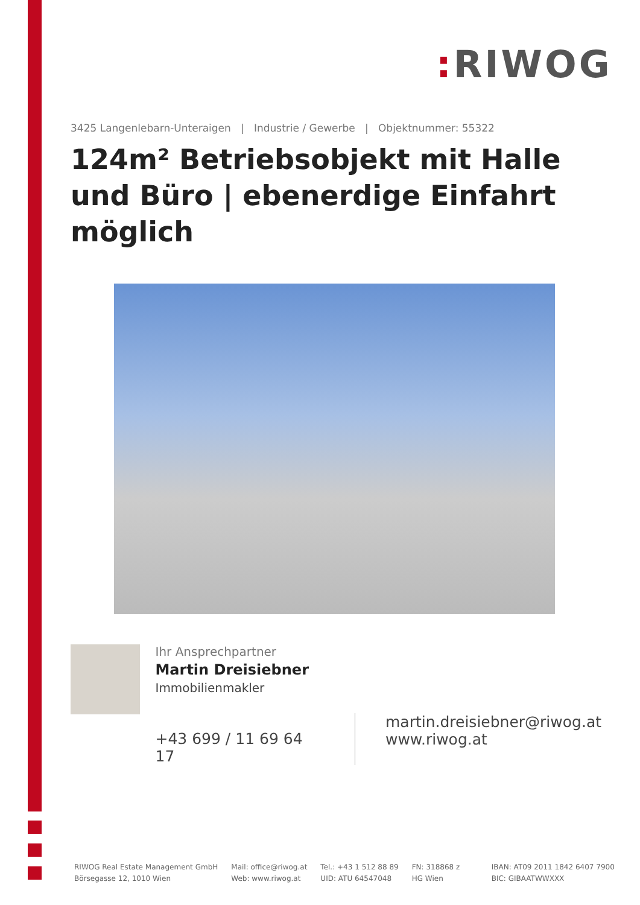: RIWOG
3425 Langenlebarn-Unteraigen | Industrie / Gewerbe | Objektnummer: 55322
124m² Betriebsobjekt mit Halle und Büro | ebenerdige Einfahrt möglich
Ihr Ansprechpartner
Martin Dreisiebner
Immobilienmakler
+43 699 / 11 69 64 17
martin.dreisiebner@riwog.at
www.riwog.at
RIWOG Real Estate Management GmbH
Börsegasse 12, 1010 Wien
Mail: office@riwog.at
Web: www.riwog.at
Tel.: +43 1 512 88 89
UID: ATU 64547048
FN: 318868 z
HG Wien
IBAN: AT09 2011 1842 6407 7900
BIC: GIBAATWWXXX